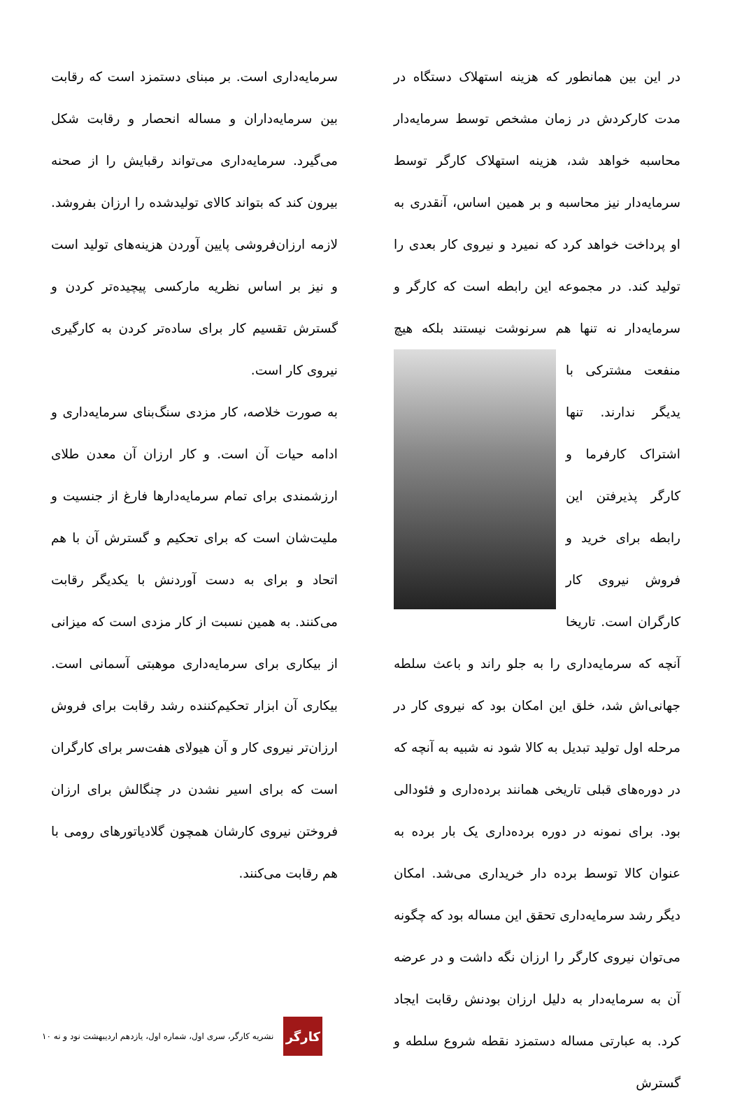در این بین همانطور که هزینه استهلاک دستگاه در مدت کارکردش در زمان مشخص توسط سرمایه‌دار محاسبه خواهد شد، هزینه استهلاک کارگر توسط سرمایه‌دار نیز محاسبه و بر همین اساس، آنقدری به او پرداخت خواهد کرد که نمیرد و نیروی کار بعدی را تولید کند. در مجموعه این رابطه است که کارگر و سرمایه‌دار نه تنها هم سرنوشت نیستند بلکه هیچ
منفعت مشترکی با یدیگر ندارند. تنها اشتراک کارفرما و کارگر پذیرفتن این رابطه برای خرید و فروش نیروی کار کارگران است. تاریخا آنچه که سرمایه‌داری را به جلو راند و باعث سلطه جهانی‌اش شد، خلق این امکان بود که نیروی کار در مرحله اول تولید تبدیل به کالا شود نه شبیه به آنچه که در دوره‌های قبلی تاریخی همانند برده‌داری و فئودالی بود. برای نمونه در دوره برده‌داری یک بار برده به عنوان کالا توسط برده دار خریداری می‌شد. امکان دیگر رشد سرمایه‌داری تحقق این مساله بود که چگونه می‌توان نیروی کارگر را ارزان نگه داشت و در عرضه آن به سرمایه‌دار به دلیل ارزان بودنش رقابت ایجاد کرد. به عبارتی مساله دستمزد نقطه شروع سلطه و گسترش
سرمایه‌داری است. بر مبنای دستمزد است که رقابت بین سرمایه‌داران و مساله انحصار و رقابت شکل می‌گیرد. سرمایه‌داری می‌تواند رقبایش را از صحنه بیرون کند که بتواند کالای تولیدشده را ارزان بفروشد. لازمه ارزان‌فروشی پایین آوردن هزینه‌های تولید است و نیز بر اساس نظریه مارکسی پیچیده‌تر کردن و گسترش تقسیم کار برای ساده‌تر کردن به کارگیری نیروی کار است.
به صورت خلاصه، کار مزدی سنگ‌بنای سرمایه‌داری و ادامه حیات آن است. و کار ارزان آن معدن طلای ارزشمندی برای تمام سرمایه‌دارها فارغ از جنسیت و ملیت‌شان است که برای تحکیم و گسترش آن با هم اتحاد و برای به دست آوردنش با یکدیگر رقابت می‌کنند. به همین نسبت از کار مزدی است که میزانی از بیکاری برای سرمایه‌داری موهبتی آسمانی است. بیکاری آن ابزار تحکیم‌کننده رشد رقابت برای فروش ارزان‌تر نیروی کار و آن هیولای هفت‌سر برای کارگران است که برای اسیر نشدن در چنگالش برای ارزان فروختن نیروی کارشان همچون گلادیاتورهای رومی با هم رقابت می‌کنند.
کارگر
نشریه کارگر، سری اول، شماره اول، یازدهم اردیبهشت نود و نه ۱۰